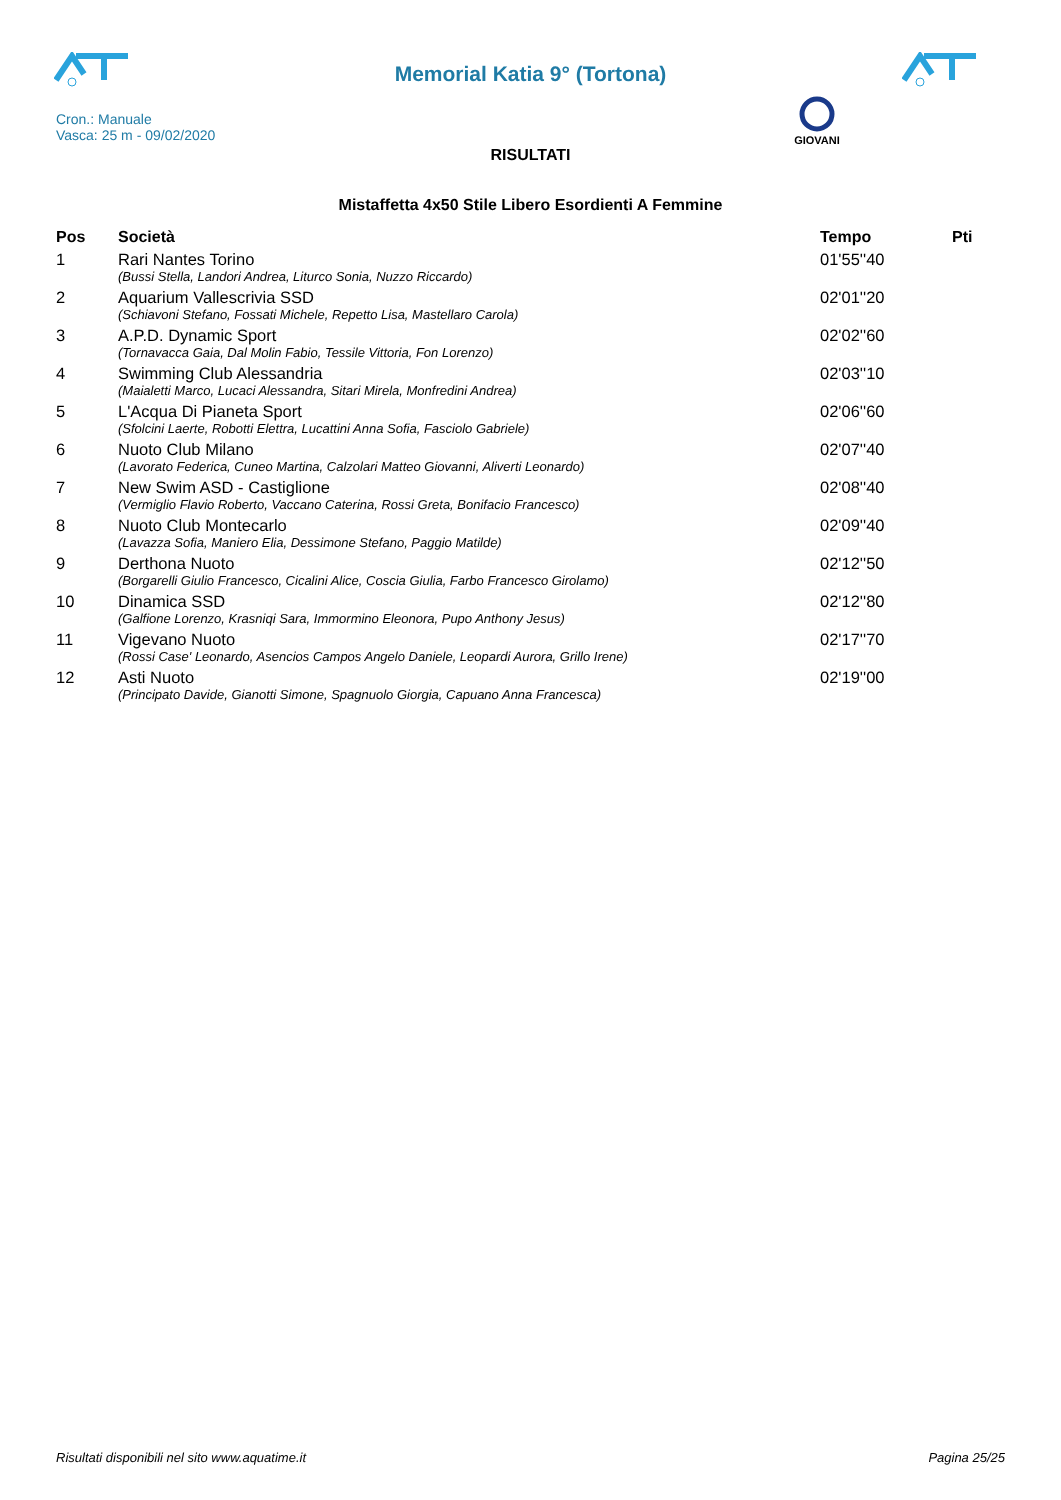Memorial Katia 9° (Tortona)
Cron.: Manuale
Vasca: 25 m - 09/02/2020
GIOVANI
RISULTATI
Mistaffetta 4x50 Stile Libero Esordienti A Femmine
| Pos | Società | Tempo | Pti |
| --- | --- | --- | --- |
| 1 | Rari Nantes Torino | 01'55''40 | |
| | (Bussi Stella, Landori Andrea, Liturco Sonia, Nuzzo Riccardo) | | |
| 2 | Aquarium Vallescrivia SSD | 02'01''20 | |
| | (Schiavoni Stefano, Fossati Michele, Repetto Lisa, Mastellaro Carola) | | |
| 3 | A.P.D. Dynamic Sport | 02'02''60 | |
| | (Tornavacca Gaia, Dal Molin Fabio, Tessile Vittoria, Fon Lorenzo) | | |
| 4 | Swimming Club Alessandria | 02'03''10 | |
| | (Maialetti Marco, Lucaci Alessandra, Sitari Mirela, Monfredini Andrea) | | |
| 5 | L'Acqua Di Pianeta Sport | 02'06''60 | |
| | (Sfolcini Laerte, Robotti Elettra, Lucattini Anna Sofia, Fasciolo Gabriele) | | |
| 6 | Nuoto Club Milano | 02'07''40 | |
| | (Lavorato Federica, Cuneo Martina, Calzolari Matteo Giovanni, Aliverti Leonardo) | | |
| 7 | New Swim ASD - Castiglione | 02'08''40 | |
| | (Vermiglio Flavio Roberto, Vaccano Caterina, Rossi Greta, Bonifacio Francesco) | | |
| 8 | Nuoto Club Montecarlo | 02'09''40 | |
| | (Lavazza Sofia, Maniero Elia, Dessimone Stefano, Paggio Matilde) | | |
| 9 | Derthona Nuoto | 02'12''50 | |
| | (Borgarelli Giulio Francesco, Cicalini Alice, Coscia Giulia, Farbo Francesco Girolamo) | | |
| 10 | Dinamica SSD | 02'12''80 | |
| | (Galfione Lorenzo, Krasniqi Sara, Immormino Eleonora, Pupo Anthony Jesus) | | |
| 11 | Vigevano Nuoto | 02'17''70 | |
| | (Rossi Case' Leonardo, Asencios Campos Angelo Daniele, Leopardi Aurora, Grillo Irene) | | |
| 12 | Asti Nuoto | 02'19''00 | |
| | (Principato Davide, Gianotti Simone, Spagnuolo Giorgia, Capuano Anna Francesca) | | |
Risultati disponibili nel sito www.aquatime.it Pagina 25/25